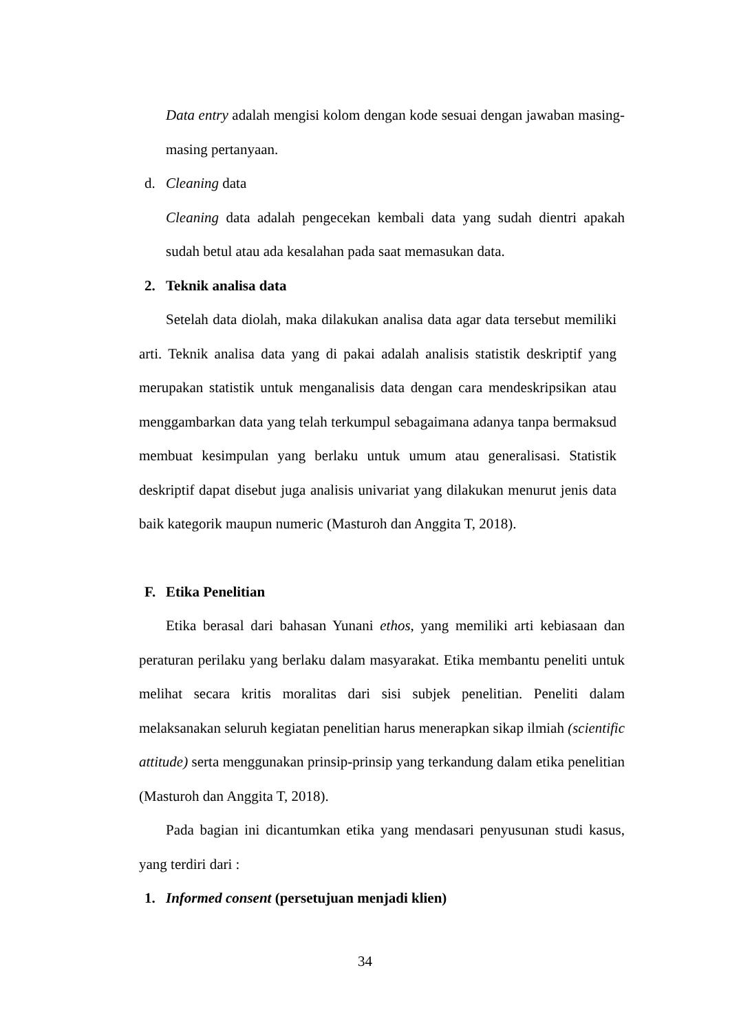Data entry adalah mengisi kolom dengan kode sesuai dengan jawaban masing-masing pertanyaan.
d. Cleaning data
Cleaning data adalah pengecekan kembali data yang sudah dientri apakah sudah betul atau ada kesalahan pada saat memasukan data.
2. Teknik analisa data
Setelah data diolah, maka dilakukan analisa data agar data tersebut memiliki arti. Teknik analisa data yang di pakai adalah analisis statistik deskriptif yang merupakan statistik untuk menganalisis data dengan cara mendeskripsikan atau menggambarkan data yang telah terkumpul sebagaimana adanya tanpa bermaksud membuat kesimpulan yang berlaku untuk umum atau generalisasi. Statistik deskriptif dapat disebut juga analisis univariat yang dilakukan menurut jenis data baik kategorik maupun numeric (Masturoh dan Anggita T, 2018).
F. Etika Penelitian
Etika berasal dari bahasan Yunani ethos, yang memiliki arti kebiasaan dan peraturan perilaku yang berlaku dalam masyarakat. Etika membantu peneliti untuk melihat secara kritis moralitas dari sisi subjek penelitian. Peneliti dalam melaksanakan seluruh kegiatan penelitian harus menerapkan sikap ilmiah (scientific attitude) serta menggunakan prinsip-prinsip yang terkandung dalam etika penelitian (Masturoh dan Anggita T, 2018).
Pada bagian ini dicantumkan etika yang mendasari penyusunan studi kasus, yang terdiri dari :
1. Informed consent (persetujuan menjadi klien)
34